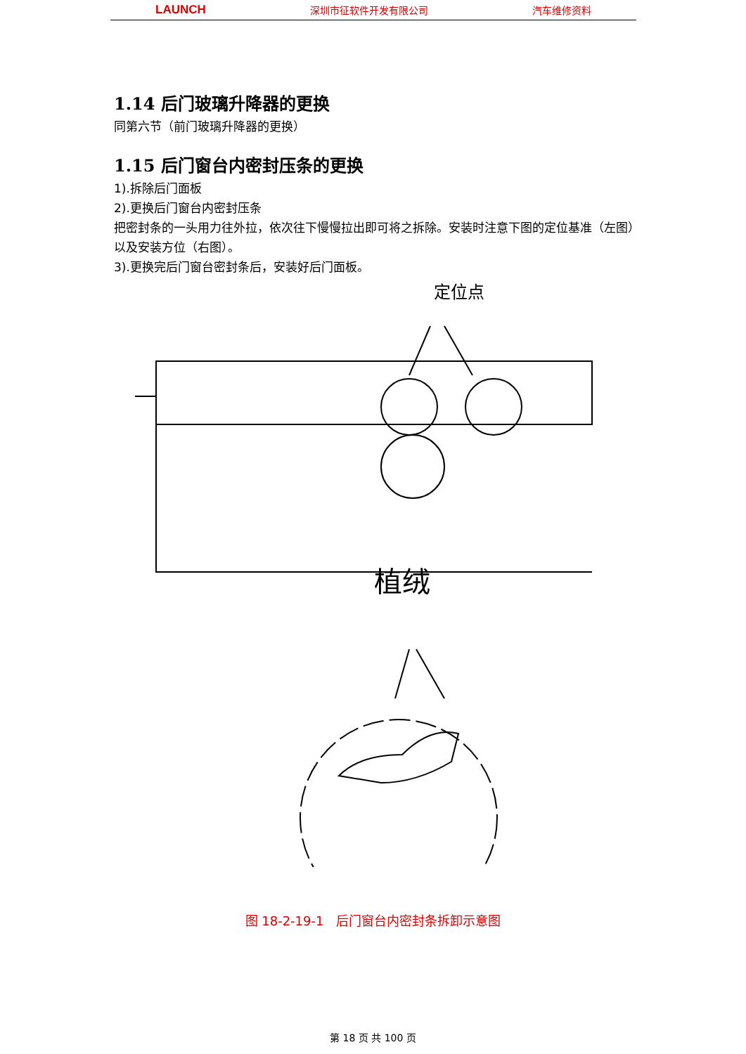LAUNCH 深圳市征软件开发有限公司 汽车维修资料
1.14 后门玻璃升降器的更换
同第六节（前门玻璃升降器的更换）
1.15 后门窗台内密封压条的更换
1).拆除后门面板
2).更换后门窗台内密封压条
把密封条的一头用力往外拉，依次往下慢慢拉出即可将之拆除。安装时注意下图的定位基准（左图）以及安装方位（右图）。
3).更换完后门窗台密封条后，安装好后门面板。
定位点
植绒
图 18-2-19-1　后门窗台内密封条拆卸示意图
第 18 页 共 100 页